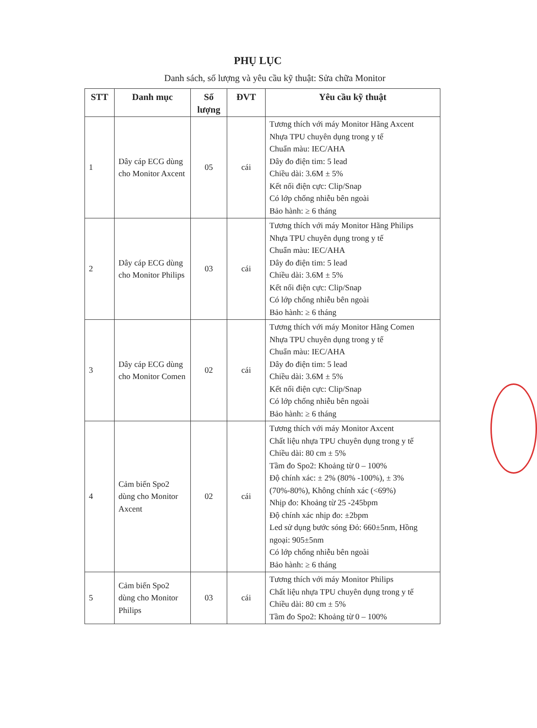PHỤ LỤC
Danh sách, số lượng và yêu cầu kỹ thuật: Sửa chữa Monitor
| STT | Danh mục | Số lượng | ĐVT | Yêu cầu kỹ thuật |
| --- | --- | --- | --- | --- |
| 1 | Dây cáp ECG dùng cho Monitor Axcent | 05 | cái | Tương thích với máy Monitor Hãng Axcent Nhựa TPU chuyên dụng trong y tế Chuẩn màu: IEC/AHA Dây đo điện tim: 5 lead Chiều dài: 3.6M ± 5% Kết nối điện cực: Clip/Snap Có lớp chống nhiễu bên ngoài Bảo hành: ≥ 6 tháng |
| 2 | Dây cáp ECG dùng cho Monitor Philips | 03 | cái | Tương thích với máy Monitor Hãng Philips Nhựa TPU chuyên dụng trong y tế Chuẩn màu: IEC/AHA Dây đo điện tim: 5 lead Chiều dài: 3.6M ± 5% Kết nối điện cực: Clip/Snap Có lớp chống nhiễu bên ngoài Bảo hành: ≥ 6 tháng |
| 3 | Dây cáp ECG dùng cho Monitor Comen | 02 | cái | Tương thích với máy Monitor Hãng Comen Nhựa TPU chuyên dụng trong y tế Chuẩn màu: IEC/AHA Dây đo điện tim: 5 lead Chiều dài: 3.6M ± 5% Kết nối điện cực: Clip/Snap Có lớp chống nhiễu bên ngoài Bảo hành: ≥ 6 tháng |
| 4 | Cảm biến Spo2 dùng cho Monitor Axcent | 02 | cái | Tương thích với máy Monitor Axcent Chất liệu nhựa TPU chuyên dụng trong y tế Chiều dài: 80 cm ± 5% Tầm đo Spo2: Khoảng từ 0 – 100% Độ chính xác: ± 2% (80% -100%), ± 3% (70%-80%), Không chính xác (<69%) Nhịp đo: Khoảng từ 25 -245bpm Độ chính xác nhịp đo: ±2bpm Led sử dụng bước sóng Đỏ: 660±5nm, Hồng ngoại: 905±5nm Có lớp chống nhiễu bên ngoài Bảo hành: ≥ 6 tháng |
| 5 | Cảm biến Spo2 dùng cho Monitor Philips | 03 | cái | Tương thích với máy Monitor Philips Chất liệu nhựa TPU chuyên dụng trong y tế Chiều dài: 80 cm ± 5% Tầm đo Spo2: Khoảng từ 0 – 100% |